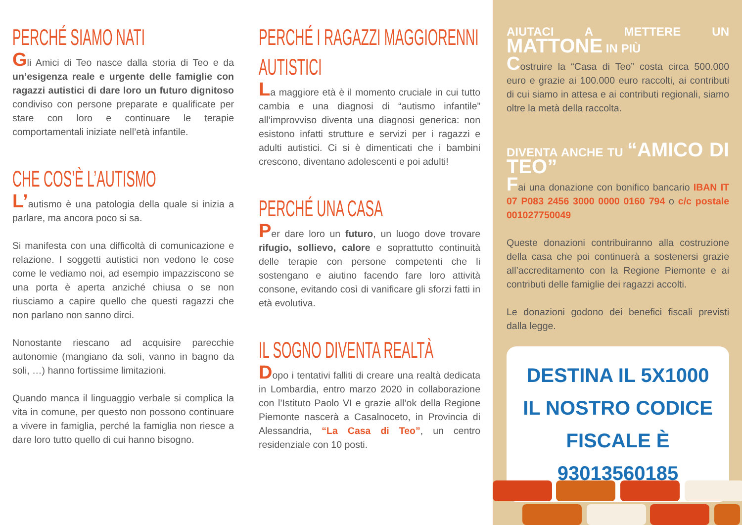PERCHÉ SIAMO NATI
Gli Amici di Teo nasce dalla storia di Teo e da un’esigenza reale e urgente delle famiglie con ragazzi autistici di dare loro un futuro dignitoso condiviso con persone preparate e qualificate per stare con loro e continuare le terapie comportamentali iniziate nell’età infantile.
CHE COS’È L’AUTISMO
L’autismo è una patologia della quale si inizia a parlare, ma ancora poco si sa.
Si manifesta con una difficoltà di comunicazione e relazione. I soggetti autistici non vedono le cose come le vediamo noi, ad esempio impazziscono se una porta è aperta anziché chiusa o se non riusciamo a capire quello che questi ragazzi che non parlano non sanno dirci.
Nonostante riescano ad acquisire parecchie autonomie (mangiano da soli, vanno in bagno da soli, …) hanno fortissime limitazioni.
Quando manca il linguaggio verbale si complica la vita in comune, per questo non possono continuare a vivere in famiglia, perché la famiglia non riesce a dare loro tutto quello di cui hanno bisogno.
PERCHÉ I RAGAZZI MAGGIORENNI
AUTISTICI
La maggiore età è il momento cruciale in cui tutto cambia e una diagnosi di “autismo infantile” all’improvviso diventa una diagnosi generica: non esistono infatti strutture e servizi per i ragazzi e adulti autistici. Ci si è dimenticati che i bambini crescono, diventano adolescenti e poi adulti!
PERCHÉ UNA CASA
Per dare loro un futuro, un luogo dove trovare rifugio, sollievo, calore e soprattutto continuità delle terapie con persone competenti che li sostengano e aiutino facendo fare loro attività consone, evitando così di vanificare gli sforzi fatti in età evolutiva.
IL SOGNO DIVENTA REALTÀ
Dopo i tentativi falliti di creare una realtà dedicata in Lombardia, entro marzo 2020 in collaborazione con l’Istituto Paolo VI e grazie all’ok della Regione Piemonte nascerà a Casalnoceto, in Provincia di Alessandria, “La Casa di Teo”, un centro residenziale con 10 posti.
AIUTACI A METTERE UN MATTONE IN PIÙ
Costruire la “Casa di Teo” costa circa 500.000 euro e grazie ai 100.000 euro raccolti, ai contributi di cui siamo in attesa e ai contributi regionali, siamo oltre la metà della raccolta.
DIVENTA ANCHE TU “AMICO DI TEO”
Fai una donazione con bonifico bancario IBAN IT 07 P083 2456 3000 0000 0160 794 o c/c postale 001027750049
Queste donazioni contribuiranno alla costruzione della casa che poi continuerà a sostenersi grazie all’accreditamento con la Regione Piemonte e ai contributi delle famiglie dei ragazzi accolti.
Le donazioni godono dei benefici fiscali previsti dalla legge.
DESTINA IL 5X1000
IL NOSTRO CODICE FISCALE È
93013560185